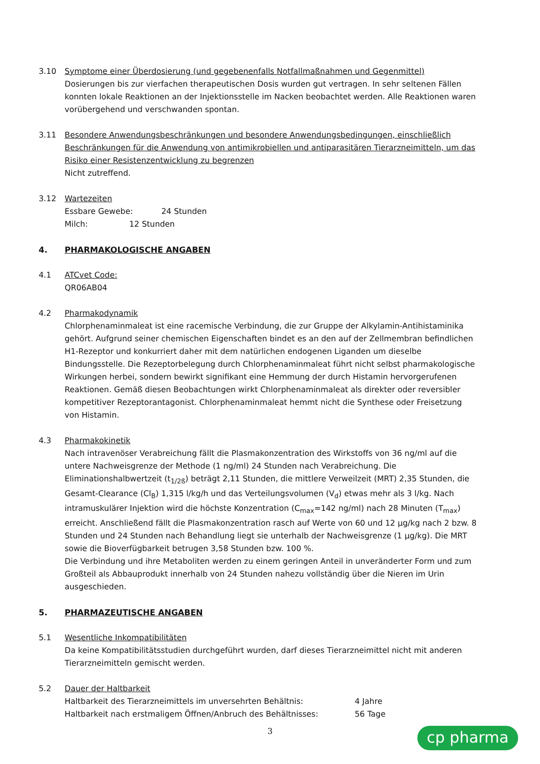3.10 Symptome einer Überdosierung (und gegebenenfalls Notfallmaßnahmen und Gegenmittel)
Dosierungen bis zur vierfachen therapeutischen Dosis wurden gut vertragen. In sehr seltenen Fällen konnten lokale Reaktionen an der Injektionsstelle im Nacken beobachtet werden. Alle Reaktionen waren vorübergehend und verschwanden spontan.
3.11 Besondere Anwendungsbeschränkungen und besondere Anwendungsbedingungen, einschließlich Beschränkungen für die Anwendung von antimikrobiellen und antiparasitären Tierarzneimitteln, um das Risiko einer Resistenzentwicklung zu begrenzen
Nicht zutreffend.
3.12 Wartezeiten
Essbare Gewebe: 24 Stunden
Milch: 12 Stunden
4. PHARMAKOLOGISCHE ANGABEN
4.1 ATCvet Code:
QR06AB04
4.2 Pharmakodynamik
Chlorphenaminmaleat ist eine racemische Verbindung, die zur Gruppe der Alkylamin-Antihistaminika gehört. Aufgrund seiner chemischen Eigenschaften bindet es an den auf der Zellmembran befindlichen H1-Rezeptor und konkurriert daher mit dem natürlichen endogenen Liganden um dieselbe Bindungsstelle. Die Rezeptorbelegung durch Chlorphenaminmaleat führt nicht selbst pharmakologische Wirkungen herbei, sondern bewirkt signifikant eine Hemmung der durch Histamin hervorgerufenen Reaktionen. Gemäß diesen Beobachtungen wirkt Chlorphenaminmaleat als direkter oder reversibler kompetitiver Rezeptorantagonist. Chlorphenaminmaleat hemmt nicht die Synthese oder Freisetzung von Histamin.
4.3 Pharmakokinetik
Nach intravenöser Verabreichung fällt die Plasmakonzentration des Wirkstoffs von 36 ng/ml auf die untere Nachweisgrenze der Methode (1 ng/ml) 24 Stunden nach Verabreichung. Die Eliminationshalbwertzeit (t<sub>1/2ß</sub>) beträgt 2,11 Stunden, die mittlere Verweilzeit (MRT) 2,35 Stunden, die Gesamt-Clearance (Cl<sub>B</sub>) 1,315 l/kg/h und das Verteilungsvolumen (V<sub>d</sub>) etwas mehr als 3 l/kg. Nach intramuskulärer Injektion wird die höchste Konzentration (C<sub>max</sub>=142 ng/ml) nach 28 Minuten (T<sub>max</sub>) erreicht. Anschließend fällt die Plasmakonzentration rasch auf Werte von 60 und 12 µg/kg nach 2 bzw. 8 Stunden und 24 Stunden nach Behandlung liegt sie unterhalb der Nachweisgrenze (1 µg/kg). Die MRT sowie die Bioverfügbarkeit betrugen 3,58 Stunden bzw. 100 %.
Die Verbindung und ihre Metaboliten werden zu einem geringen Anteil in unveränderter Form und zum Großteil als Abbauprodukt innerhalb von 24 Stunden nahezu vollständig über die Nieren im Urin ausgeschieden.
5. PHARMAZEUTISCHE ANGABEN
5.1 Wesentliche Inkompatibilitäten
Da keine Kompatibilitätsstudien durchgeführt wurden, darf dieses Tierarzneimittel nicht mit anderen Tierarzneimitteln gemischt werden.
5.2 Dauer der Haltbarkeit
Haltbarkeit des Tierarzneimittels im unversehrten Behältnis: 4 Jahre
Haltbarkeit nach erstmaligem Öffnen/Anbruch des Behältnisses: 56 Tage
3
cp pharma